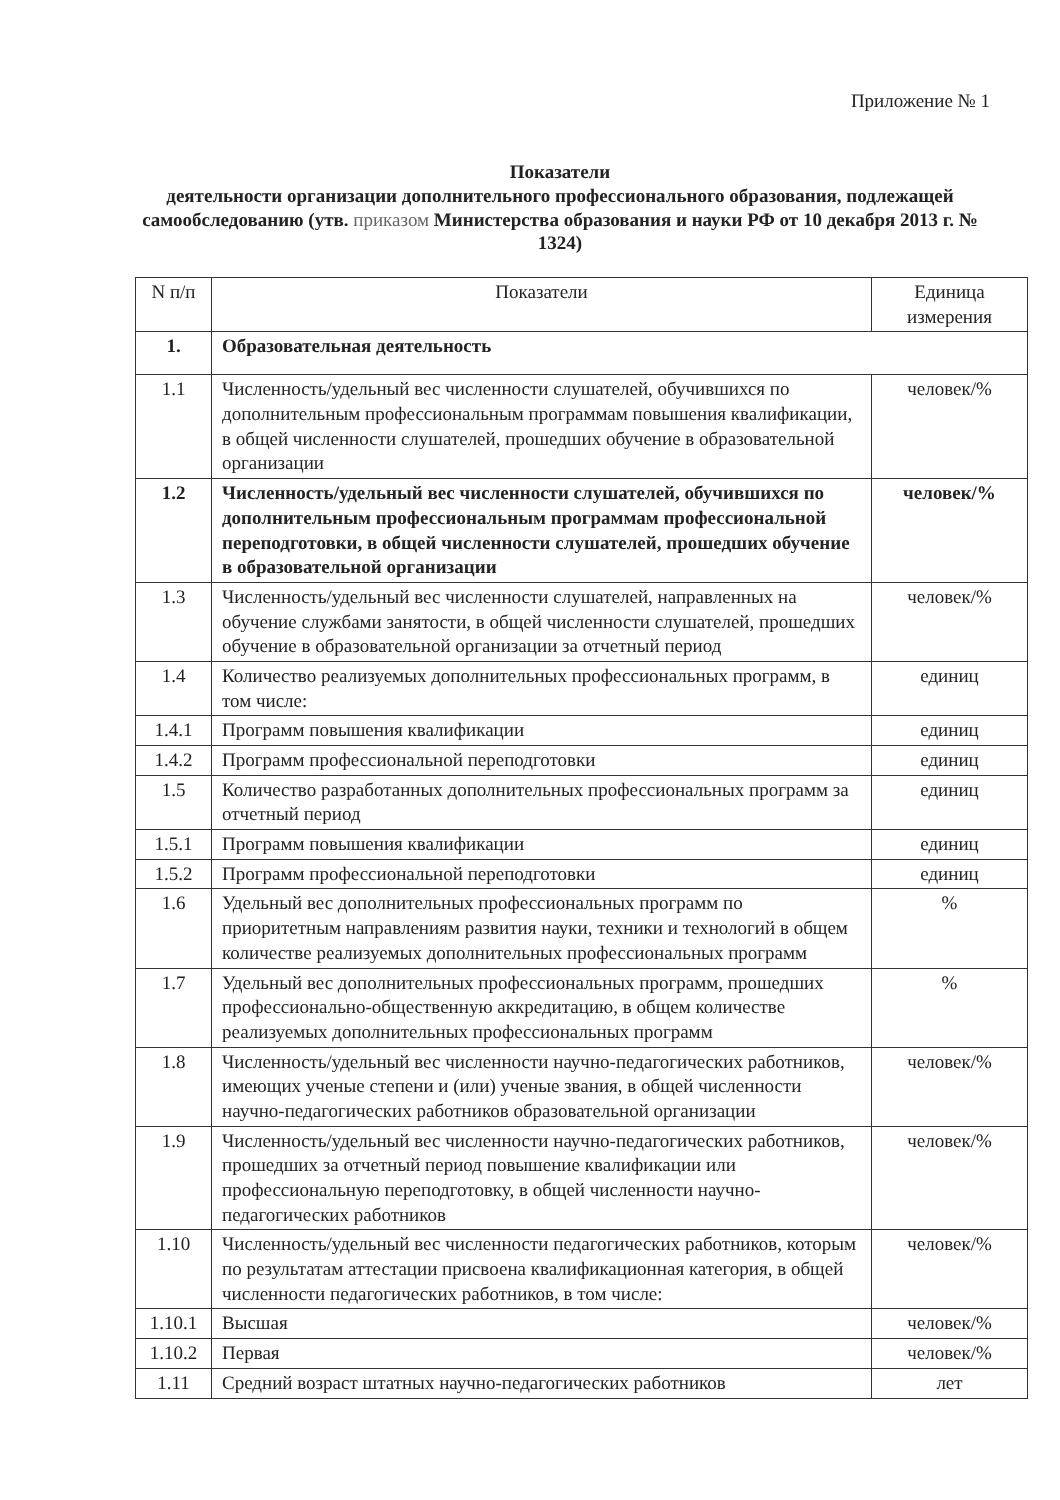Приложение № 1
Показатели
деятельности организации дополнительного профессионального образования, подлежащей самообследованию (утв. приказом Министерства образования и науки РФ от 10 декабря 2013 г. № 1324)
| N п/п | Показатели | Единица измерения |
| --- | --- | --- |
| 1. | Образовательная деятельность | |
| 1.1 | Численность/удельный вес численности слушателей, обучившихся по дополнительным профессиональным программам повышения квалификации, в общей численности слушателей, прошедших обучение в образовательной организации | человек/% |
| 1.2 | Численность/удельный вес численности слушателей, обучившихся по дополнительным профессиональным программам профессиональной переподготовки, в общей численности слушателей, прошедших обучение в образовательной организации | человек/% |
| 1.3 | Численность/удельный вес численности слушателей, направленных на обучение службами занятости, в общей численности слушателей, прошедших обучение в образовательной организации за отчетный период | человек/% |
| 1.4 | Количество реализуемых дополнительных профессиональных программ, в том числе: | единиц |
| 1.4.1 | Программ повышения квалификации | единиц |
| 1.4.2 | Программ профессиональной переподготовки | единиц |
| 1.5 | Количество разработанных дополнительных профессиональных программ за отчетный период | единиц |
| 1.5.1 | Программ повышения квалификации | единиц |
| 1.5.2 | Программ профессиональной переподготовки | единиц |
| 1.6 | Удельный вес дополнительных профессиональных программ по приоритетным направлениям развития науки, техники и технологий в общем количестве реализуемых дополнительных профессиональных программ | % |
| 1.7 | Удельный вес дополнительных профессиональных программ, прошедших профессионально-общественную аккредитацию, в общем количестве реализуемых дополнительных профессиональных программ | % |
| 1.8 | Численность/удельный вес численности научно-педагогических работников, имеющих ученые степени и (или) ученые звания, в общей численности научно-педагогических работников образовательной организации | человек/% |
| 1.9 | Численность/удельный вес численности научно-педагогических работников, прошедших за отчетный период повышение квалификации или профессиональную переподготовку, в общей численности научно-педагогических работников | человек/% |
| 1.10 | Численность/удельный вес численности педагогических работников, которым по результатам аттестации присвоена квалификационная категория, в общей численности педагогических работников, в том числе: | человек/% |
| 1.10.1 | Высшая | человек/% |
| 1.10.2 | Первая | человек/% |
| 1.11 | Средний возраст штатных научно-педагогических работников | лет |